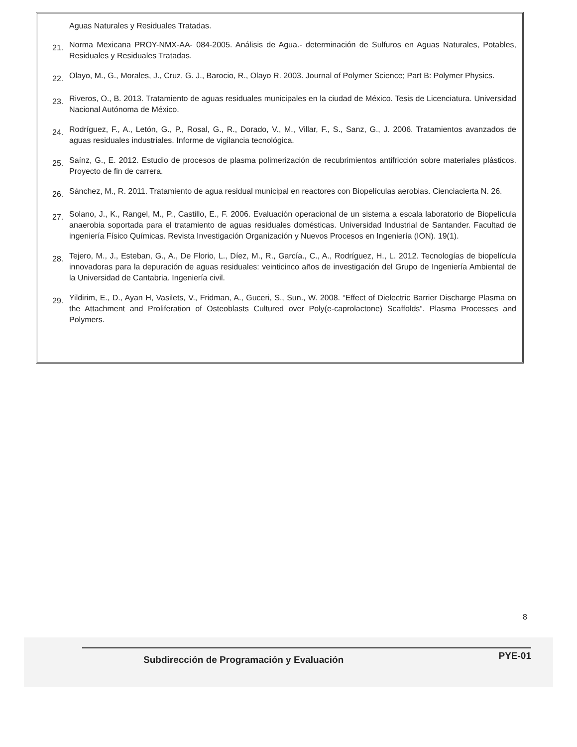Aguas Naturales y Residuales Tratadas.
21.
Norma Mexicana PROY-NMX-AA- 084-2005. Análisis de Agua.- determinación de Sulfuros en Aguas Naturales, Potables, Residuales y Residuales Tratadas.
22.
Olayo, M., G., Morales, J., Cruz, G. J., Barocio, R., Olayo R. 2003. Journal of Polymer Science; Part B: Polymer Physics.
23.
Riveros, O., B. 2013. Tratamiento de aguas residuales municipales en la ciudad de México. Tesis de Licenciatura. Universidad Nacional Autónoma de México.
24.
Rodríguez, F., A., Letón, G., P., Rosal, G., R., Dorado, V., M., Villar, F., S., Sanz, G., J. 2006. Tratamientos avanzados de aguas residuales industriales. Informe de vigilancia tecnológica.
25.
Saínz, G., E. 2012. Estudio de procesos de plasma polimerización de recubrimientos antifricción sobre materiales plásticos. Proyecto de fin de carrera.
26.
Sánchez, M., R. 2011. Tratamiento de agua residual municipal en reactores con Biopelículas aerobias. Cienciacierta N. 26.
27.
Solano, J., K., Rangel, M., P., Castillo, E., F. 2006. Evaluación operacional de un sistema a escala laboratorio de Biopelícula anaerobia soportada para el tratamiento de aguas residuales domésticas. Universidad Industrial de Santander. Facultad de ingeniería Físico Químicas. Revista Investigación Organización y Nuevos Procesos en Ingeniería (ION). 19(1).
28.
Tejero, M., J., Esteban, G., A., De Florio, L., Díez, M., R., García., C., A., Rodríguez, H., L. 2012. Tecnologías de biopelícula innovadoras para la depuración de aguas residuales: veinticinco años de investigación del Grupo de Ingeniería Ambiental de la Universidad de Cantabria. Ingeniería civil.
29.
Yildirim, E., D., Ayan H, Vasilets, V., Fridman, A., Guceri, S., Sun., W. 2008. “Effect of Dielectric Barrier Discharge Plasma on the Attachment and Proliferation of Osteoblasts Cultured over Poly(e-caprolactone) Scaffolds”. Plasma Processes and Polymers.
8
Subdirección de Programación y Evaluación PYE-01